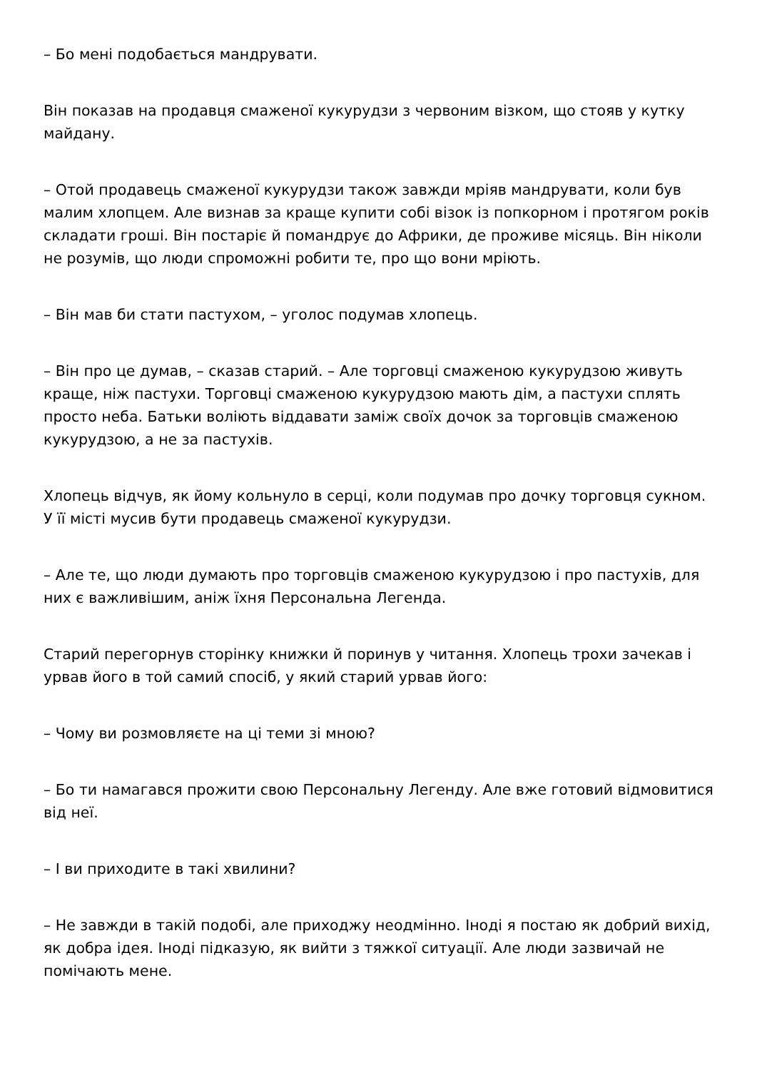– Бо мені подобається мандрувати.
Він показав на продавця смаженої кукурудзи з червоним візком, що стояв у кутку майдану.
– Отой продавець смаженої кукурудзи також завжди мріяв мандрувати, коли був малим хлопцем. Але визнав за краще купити собі візок із попкорном і протягом років складати гроші. Він постаріє й помандрує до Африки, де проживе місяць. Він ніколи не розумів, що люди спроможні робити те, про що вони мріють.
– Він мав би стати пастухом, – уголос подумав хлопець.
– Він про це думав, – сказав старий. – Але торговці смаженою кукурудзою живуть краще, ніж пастухи. Торговці смаженою кукурудзою мають дім, а пастухи сплять просто неба. Батьки воліють віддавати заміж своїх дочок за торговців смаженою кукурудзою, а не за пастухів.
Хлопець відчув, як йому кольнуло в серці, коли подумав про дочку торговця сукном. У її місті мусив бути продавець смаженої кукурудзи.
– Але те, що люди думають про торговців смаженою кукурудзою і про пастухів, для них є важливішим, аніж їхня Персональна Легенда.
Старий перегорнув сторінку книжки й поринув у читання. Хлопець трохи зачекав і урвав його в той самий спосіб, у який старий урвав його:
– Чому ви розмовляєте на ці теми зі мною?
– Бо ти намагався прожити свою Персональну Легенду. Але вже готовий відмовитися від неї.
– І ви приходите в такі хвилини?
– Не завжди в такій подобі, але приходжу неодмінно. Іноді я постаю як добрий вихід, як добра ідея. Іноді підказую, як вийти з тяжкої ситуації. Але люди зазвичай не помічають мене.